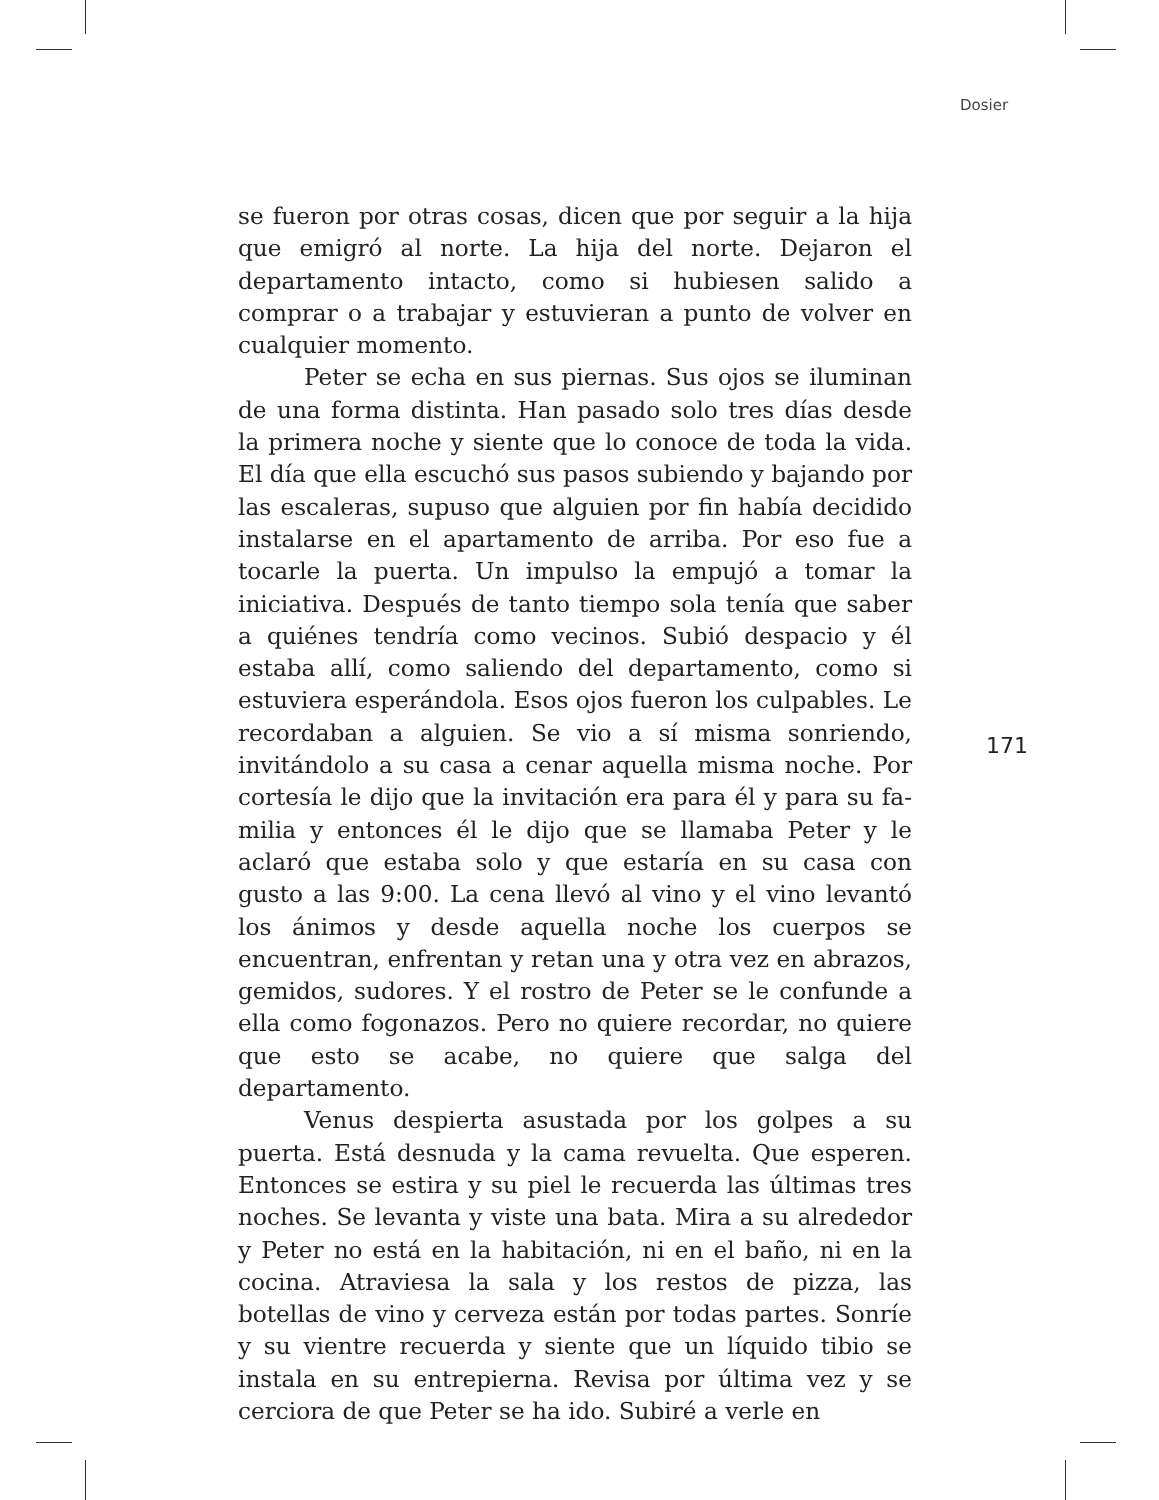Dosier
se fueron por otras cosas, dicen que por seguir a la hija que emigró al norte. La hija del norte. Dejaron el departamento intacto, como si hubiesen salido a comprar o a trabajar y es­tuvieran a punto de volver en cualquier momento.
Peter se echa en sus piernas. Sus ojos se iluminan de una forma distinta. Han pasado solo tres días desde la pri­mera noche y siente que lo conoce de toda la vida. El día que ella escuchó sus pasos subiendo y bajando por las escaleras, supuso que alguien por fin había decidido instalarse en el apartamento de arriba. Por eso fue a tocarle la puerta. Un impulso la empujó a tomar la iniciativa. Después de tanto tiempo sola tenía que saber a quiénes tendría como vecinos. Subió despacio y él estaba allí, como saliendo del departa­mento, como si estuviera esperándola. Esos ojos fueron los culpables. Le recordaban a alguien. Se vio a sí misma son­riendo, invitándolo a su casa a cenar aquella misma noche. Por cortesía le dijo que la invitación era para él y para su fa­milia y entonces él le dijo que se llamaba Peter y le aclaró que estaba solo y que estaría en su casa con gusto a las 9:00. La cena llevó al vino y el vino levantó los ánimos y desde aquella noche los cuerpos se encuentran, enfrentan y retan una y otra vez en abrazos, gemidos, sudores. Y el rostro de Peter se le confunde a ella como fogonazos. Pero no quiere recordar, no quiere que esto se acabe, no quiere que salga del departamento.
Venus despierta asustada por los golpes a su puerta. Está desnuda y la cama revuelta. Que esperen. Entonces se estira y su piel le recuerda las últimas tres noches. Se levan­ta y viste una bata. Mira a su alrededor y Peter no está en la habitación, ni en el baño, ni en la cocina. Atraviesa la sala y los restos de pizza, las botellas de vino y cerveza están por todas partes. Sonríe y su vientre recuerda y siente que un líquido tibio se instala en su entrepierna. Revisa por última vez y se cerciora de que Peter se ha ido. Subiré a verle en
171